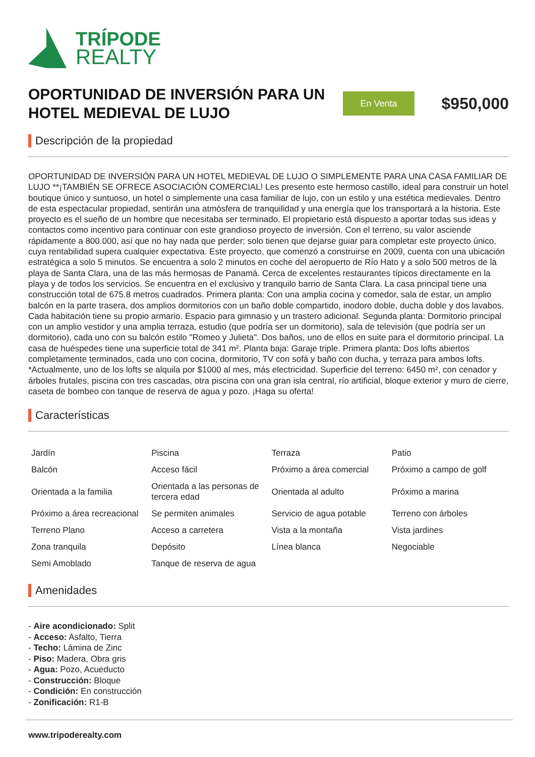TRÍPODE
REALTY
OPORTUNIDAD DE INVERSIÓN PARA UN HOTEL MEDIEVAL DE LUJO
En Venta
$950,000
Descripción de la propiedad
OPORTUNIDAD DE INVERSIÓN PARA UN HOTEL MEDIEVAL DE LUJO O SIMPLEMENTE PARA UNA CASA FAMILIAR DE LUJO **¡TAMBIÉN SE OFRECE ASOCIACIÓN COMERCIAL! Les presento este hermoso castillo, ideal para construir un hotel boutique único y suntuoso, un hotel o simplemente una casa familiar de lujo, con un estilo y una estética medievales. Dentro de esta espectacular propiedad, sentirán una atmósfera de tranquilidad y una energía que los transportará a la historia. Este proyecto es el sueño de un hombre que necesitaba ser terminado. El propietario está dispuesto a aportar todas sus ideas y contactos como incentivo para continuar con este grandioso proyecto de inversión. Con el terreno, su valor asciende rápidamente a 800.000, así que no hay nada que perder; solo tienen que dejarse guiar para completar este proyecto único, cuya rentabilidad supera cualquier expectativa. Este proyecto, que comenzó a construirse en 2009, cuenta con una ubicación estratégica a solo 5 minutos. Se encuentra a solo 2 minutos en coche del aeropuerto de Río Hato y a solo 500 metros de la playa de Santa Clara, una de las más hermosas de Panamá. Cerca de excelentes restaurantes típicos directamente en la playa y de todos los servicios. Se encuentra en el exclusivo y tranquilo barrio de Santa Clara. La casa principal tiene una construcción total de 675.8 metros cuadrados. Primera planta: Con una amplia cocina y comedor, sala de estar, un amplio balcón en la parte trasera, dos amplios dormitorios con un baño doble compartido, inodoro doble, ducha doble y dos lavabos. Cada habitación tiene su propio armario. Espacio para gimnasio y un trastero adicional. Segunda planta: Dormitorio principal con un amplio vestidor y una amplia terraza, estudio (que podría ser un dormitorio), sala de televisión (que podría ser un dormitorio), cada uno con su balcón estilo "Romeo y Julieta". Dos baños, uno de ellos en suite para el dormitorio principal. La casa de huéspedes tiene una superficie total de 341 m². Planta baja: Garaje triple. Primera planta: Dos lofts abiertos completamente terminados, cada uno con cocina, dormitorio, TV con sofá y baño con ducha, y terraza para ambos lofts. *Actualmente, uno de los lofts se alquila por $1000 al mes, más electricidad. Superficie del terreno: 6450 m², con cenador y árboles frutales, piscina con tres cascadas, otra piscina con una gran isla central, río artificial, bloque exterior y muro de cierre, caseta de bombeo con tanque de reserva de agua y pozo. ¡Haga su oferta!
Características
| Jardín | Piscina | Terraza | Patio |
| Balcón | Acceso fácil | Próximo a área comercial | Próximo a campo de golf |
| Orientada a la familia | Orientada a las personas de tercera edad | Orientada al adulto | Próximo a marina |
| Próximo a área recreacional | Se permiten animales | Servicio de agua potable | Terreno con árboles |
| Terreno Plano | Acceso a carretera | Vista a la montaña | Vista jardines |
| Zona tranquila | Depósito | Línea blanca | Negociable |
| Semi Amoblado | Tanque de reserva de agua | | |
Amenidades
- Aire acondicionado: Split
- Acceso: Asfalto, Tierra
- Techo: Lámina de Zinc
- Piso: Madera, Obra gris
- Agua: Pozo, Acueducto
- Construcción: Bloque
- Condición: En construcción
- Zonificación: R1-B
www.tripoderealty.com